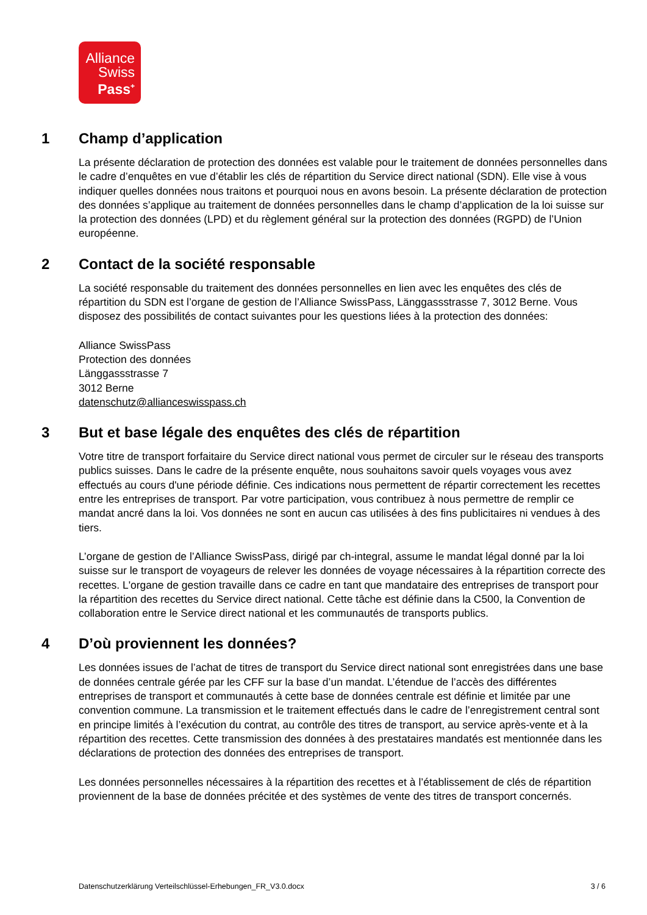Alliance
Swiss
Pass<sup>+</sup>
1 Champ d’application
La présente déclaration de protection des données est valable pour le traitement de données personnelles dans le cadre d’enquêtes en vue d’établir les clés de répartition du Service direct national (SDN). Elle vise à vous indiquer quelles données nous traitons et pourquoi nous en avons besoin. La présente déclaration de protection des données s’applique au traitement de données personnelles dans le champ d’application de la loi suisse sur la protection des données (LPD) et du règlement général sur la protection des données (RGPD) de l’Union européenne.
2 Contact de la société responsable
La société responsable du traitement des données personnelles en lien avec les enquêtes des clés de répartition du SDN est l’organe de gestion de l’Alliance SwissPass, Länggassstrasse 7, 3012 Berne. Vous disposez des possibilités de contact suivantes pour les questions liées à la protection des données:
Alliance SwissPass
Protection des données
Länggassstrasse 7
3012 Berne
datenschutz@allianceswisspass.ch
3 But et base légale des enquêtes des clés de répartition
Votre titre de transport forfaitaire du Service direct national vous permet de circuler sur le réseau des transports publics suisses. Dans le cadre de la présente enquête, nous souhaitons savoir quels voyages vous avez effectués au cours d'une période définie. Ces indications nous permettent de répartir correctement les recettes entre les entreprises de transport. Par votre participation, vous contribuez à nous permettre de remplir ce mandat ancré dans la loi. Vos données ne sont en aucun cas utilisées à des fins publicitaires ni vendues à des tiers.
L’organe de gestion de l’Alliance SwissPass, dirigé par ch-integral, assume le mandat légal donné par la loi suisse sur le transport de voyageurs de relever les données de voyage nécessaires à la répartition correcte des recettes. L'organe de gestion travaille dans ce cadre en tant que mandataire des entreprises de transport pour la répartition des recettes du Service direct national. Cette tâche est définie dans la C500, la Convention de collaboration entre le Service direct national et les communautés de transports publics.
4 D’où proviennent les données?
Les données issues de l’achat de titres de transport du Service direct national sont enregistrées dans une base de données centrale gérée par les CFF sur la base d’un mandat. L’étendue de l’accès des différentes entreprises de transport et communautés à cette base de données centrale est définie et limitée par une convention commune. La transmission et le traitement effectués dans le cadre de l’enregistrement central sont en principe limités à l’exécution du contrat, au contrôle des titres de transport, au service après-vente et à la répartition des recettes. Cette transmission des données à des prestataires mandatés est mentionnée dans les déclarations de protection des données des entreprises de transport.
Les données personnelles nécessaires à la répartition des recettes et à l’établissement de clés de répartition proviennent de la base de données précitée et des systèmes de vente des titres de transport concernés.
Datenschutzerklärung Verteilschlüssel-Erhebungen_FR_V3.0.docx 3 / 6